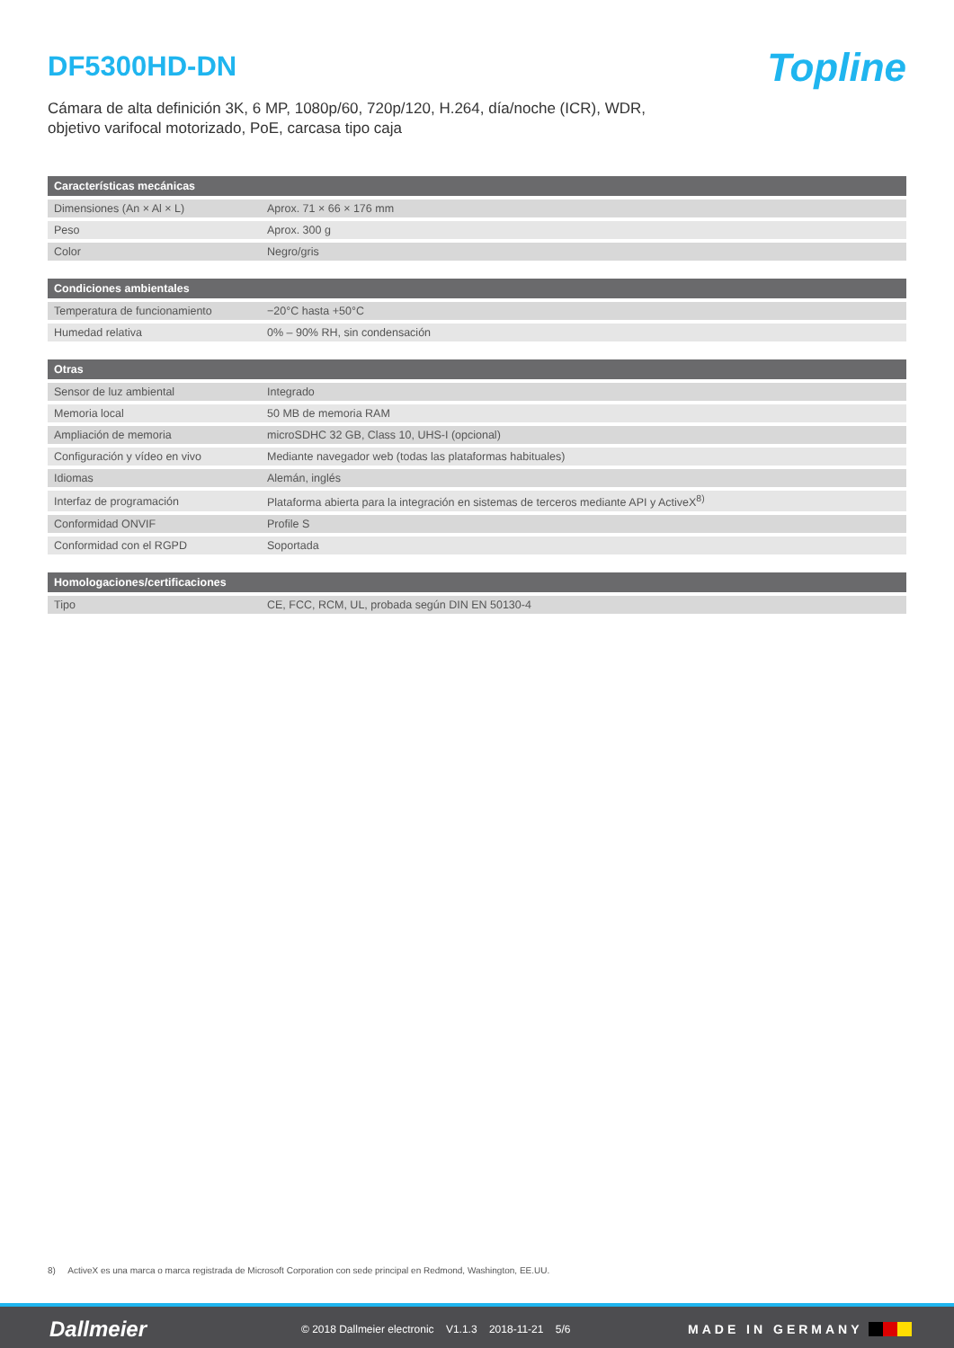DF5300HD-DN
Topline
Cámara de alta definición 3K, 6 MP, 1080p/60, 720p/120, H.264, día/noche (ICR), WDR,
objetivo varifocal motorizado, PoE, carcasa tipo caja
| Características mecánicas | |
| --- | --- |
| Dimensiones (An × Al × L) | Aprox. 71 × 66 × 176 mm |
| Peso | Aprox. 300 g |
| Color | Negro/gris |
| Condiciones ambientales | |
| --- | --- |
| Temperatura de funcionamiento | −20°C hasta +50°C |
| Humedad relativa | 0% – 90% RH, sin condensación |
| Otras | |
| --- | --- |
| Sensor de luz ambiental | Integrado |
| Memoria local | 50 MB de memoria RAM |
| Ampliación de memoria | microSDHC 32 GB, Class 10, UHS-I (opcional) |
| Configuración y vídeo en vivo | Mediante navegador web (todas las plataformas habituales) |
| Idiomas | Alemán, inglés |
| Interfaz de programación | Plataforma abierta para la integración en sistemas de terceros mediante API y ActiveX<sup>8)</sup> |
| Conformidad ONVIF | Profile S |
| Conformidad con el RGPD | Soportada |
| Homologaciones/certificaciones | |
| --- | --- |
| Tipo | CE, FCC, RCM, UL, probada según DIN EN 50130-4 |
8) ActiveX es una marca o marca registrada de Microsoft Corporation con sede principal en Redmond, Washington, EE.UU.
Dallmeier © 2018 Dallmeier electronic V1.1.3 2018-11-21 5/6 MADE IN GERMANY